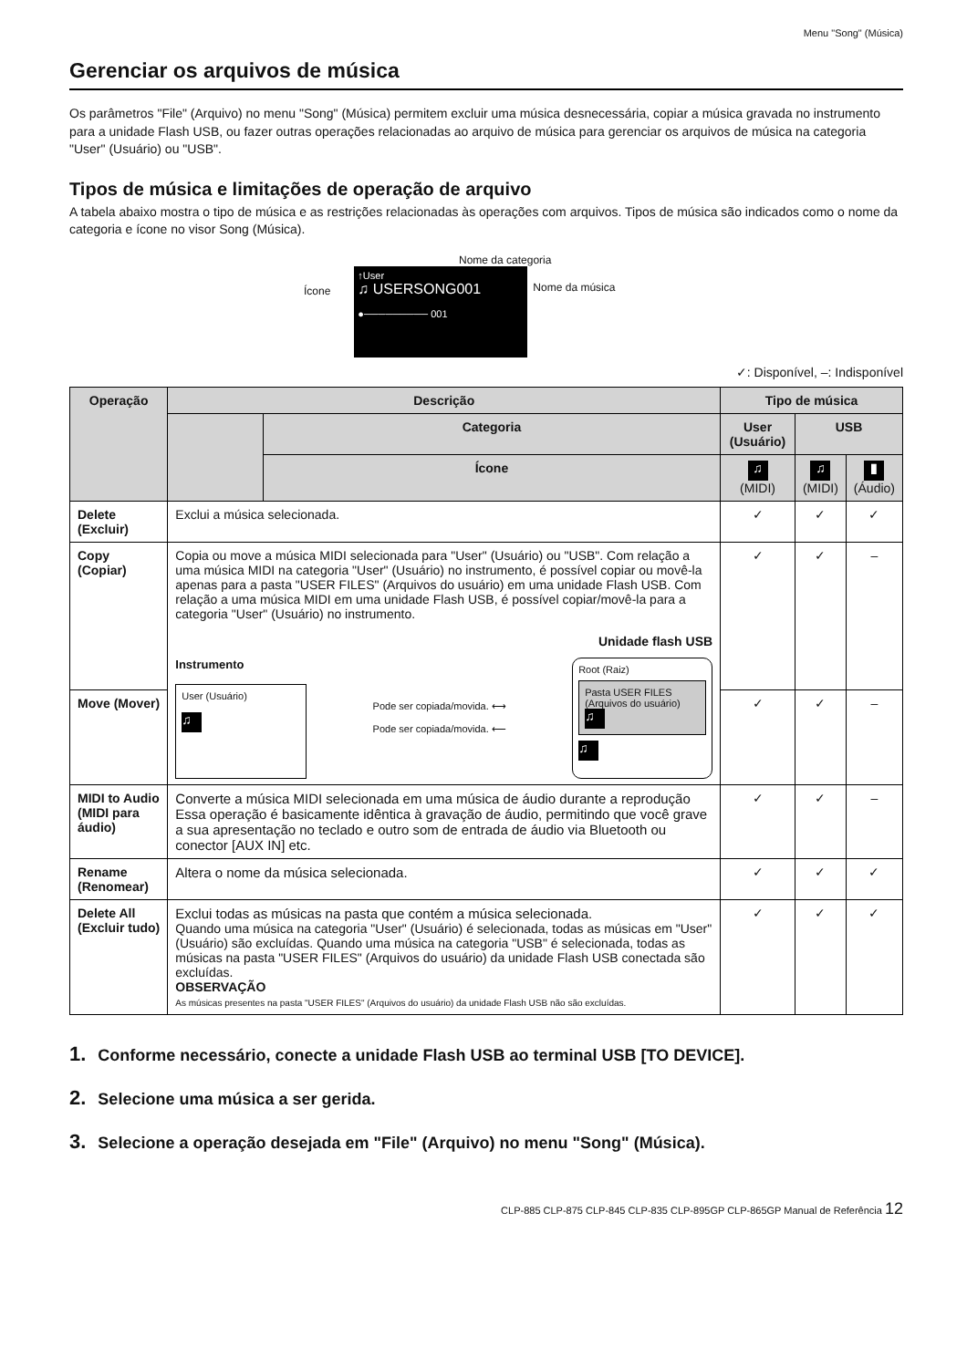Menu "Song" (Música)
Gerenciar os arquivos de música
Os parâmetros "File" (Arquivo) no menu "Song" (Música) permitem excluir uma música desnecessária, copiar a música gravada no instrumento para a unidade Flash USB, ou fazer outras operações relacionadas ao arquivo de música para gerenciar os arquivos de música na categoria "User" (Usuário) ou "USB".
Tipos de música e limitações de operação de arquivo
A tabela abaixo mostra o tipo de música e as restrições relacionadas às operações com arquivos. Tipos de música são indicados como o nome da categoria e ícone no visor Song (Música).
Nome da categoria
Ícone
↑User
♫ USERSONG001
●───────── 001
Nome da música
✓: Disponível, –: Indisponível
| Operação | Descrição | | Tipo de música | | |
| --- | --- | --- | --- | --- | --- |
| | | Categoria | User (Usuário) | USB | |
| | | Ícone | ♫ (MIDI) | ♫ (MIDI) | ▮ (Áudio) |
| Delete (Excluir) | Exclui a música selecionada. | | ✓ | ✓ | ✓ |
| Copy (Copiar) | Copia ou move a música MIDI selecionada para "User" (Usuário) ou "USB". Com relação a uma música MIDI na categoria "User" (Usuário) no instrumento, é possível copiar ou movê-la apenas para a pasta "USER FILES" (Arquivos do usuário) em uma unidade Flash USB. Com relação a uma música MIDI em uma unidade Flash USB, é possível copiar/movê-la para a categoria "User" (Usuário) no instrumento. Unidade flash USB Instrumento User (Usuário) ♫ Pode ser copiada/movida. ⟷ Pode ser copiada/movida. ⟵ Root (Raiz) Pasta USER FILES (Arquivos do usuário) ♫ ♫ | | ✓ | ✓ | – |
| Move (Mover) | | | ✓ | ✓ | – |
| MIDI to Audio (MIDI para áudio) | Converte a música MIDI selecionada em uma música de áudio durante a reprodução Essa operação é basicamente idêntica à gravação de áudio, permitindo que você grave a sua apresentação no teclado e outro som de entrada de áudio via Bluetooth ou conector [AUX IN] etc. | | ✓ | ✓ | – |
| Rename (Renomear) | Altera o nome da música selecionada. | | ✓ | ✓ | ✓ |
| Delete All (Excluir tudo) | Exclui todas as músicas na pasta que contém a música selecionada. Quando uma música na categoria "User" (Usuário) é selecionada, todas as músicas em "User" (Usuário) são excluídas. Quando uma música na categoria "USB" é selecionada, todas as músicas na pasta "USER FILES" (Arquivos do usuário) da unidade Flash USB conectada são excluídas. OBSERVAÇÃO As músicas presentes na pasta "USER FILES" (Arquivos do usuário) da unidade Flash USB não são excluídas. | | ✓ | ✓ | ✓ |
1. Conforme necessário, conecte a unidade Flash USB ao terminal USB [TO DEVICE].
2. Selecione uma música a ser gerida.
3. Selecione a operação desejada em "File" (Arquivo) no menu "Song" (Música).
CLP-885 CLP-875 CLP-845 CLP-835 CLP-895GP CLP-865GP Manual de Referência 12